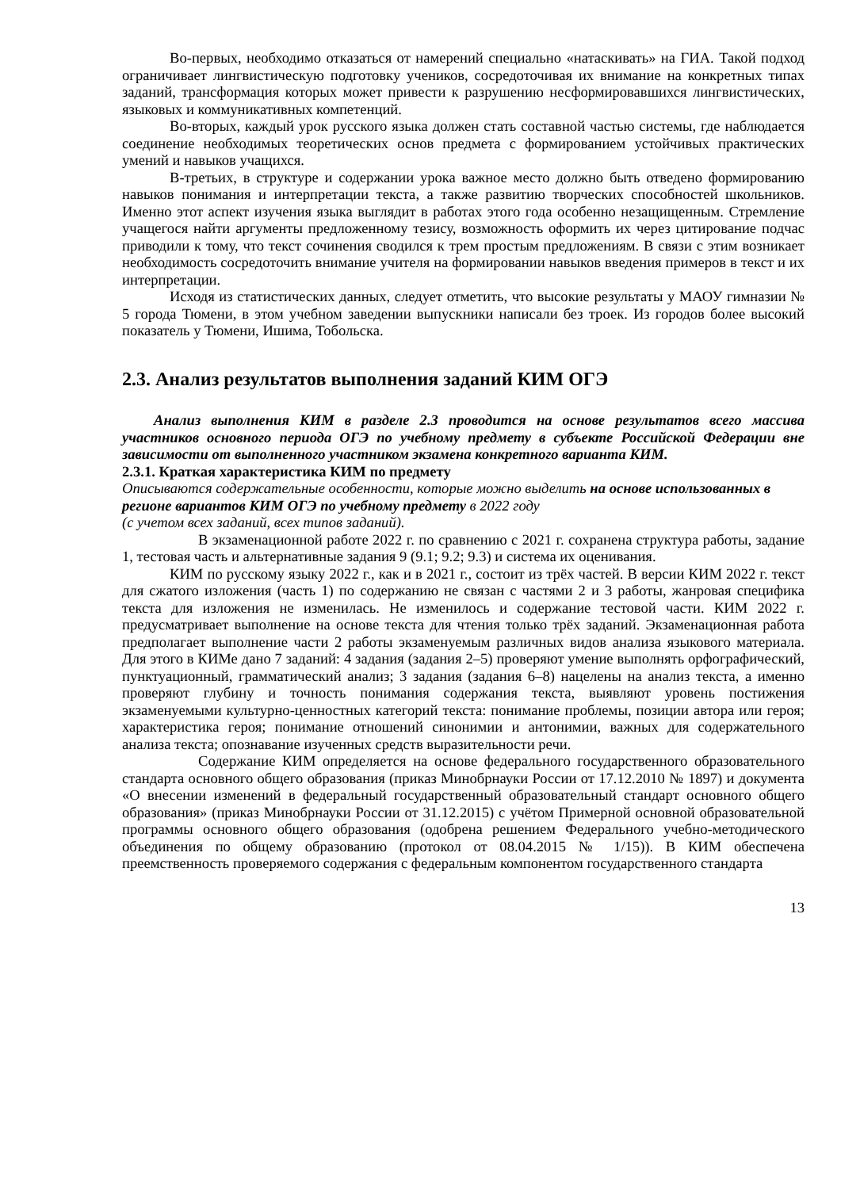Во-первых, необходимо отказаться от намерений специально «натаскивать» на ГИА. Такой подход ограничивает лингвистическую подготовку учеников, сосредоточивая их внимание на конкретных типах заданий, трансформация которых может привести к разрушению несформировавшихся лингвистических, языковых и коммуникативных компетенций.
Во-вторых, каждый урок русского языка должен стать составной частью системы, где наблюдается соединение необходимых теоретических основ предмета с формированием устойчивых практических умений и навыков учащихся.
В-третьих, в структуре и содержании урока важное место должно быть отведено формированию навыков понимания и интерпретации текста, а также развитию творческих способностей школьников. Именно этот аспект изучения языка выглядит в работах этого года особенно незащищенным. Стремление учащегося найти аргументы предложенному тезису, возможность оформить их через цитирование подчас приводили к тому, что текст сочинения сводился к трем простым предложениям. В связи с этим возникает необходимость сосредоточить внимание учителя на формировании навыков введения примеров в текст и их интерпретации.
Исходя из статистических данных, следует отметить, что высокие результаты у МАОУ гимназии № 5 города Тюмени, в этом учебном заведении выпускники написали без троек. Из городов более высокий показатель у Тюмени, Ишима, Тобольска.
2.3. Анализ результатов выполнения заданий КИМ ОГЭ
Анализ выполнения КИМ в разделе 2.3 проводится на основе результатов всего массива участников основного периода ОГЭ по учебному предмету в субъекте Российской Федерации вне зависимости от выполненного участником экзамена конкретного варианта КИМ.
2.3.1. Краткая характеристика КИМ по предмету
Описываются содержательные особенности, которые можно выделить на основе использованных в регионе вариантов КИМ ОГЭ по учебному предмету в 2022 году
(с учетом всех заданий, всех типов заданий).
В экзаменационной работе 2022 г. по сравнению с 2021 г. сохранена структура работы, задание 1, тестовая часть и альтернативные задания 9 (9.1; 9.2; 9.3) и система их оценивания.
КИМ по русскому языку 2022 г., как и в 2021 г., состоит из трёх частей. В версии КИМ 2022 г. текст для сжатого изложения (часть 1) по содержанию не связан с частями 2 и 3 работы, жанровая специфика текста для изложения не изменилась. Не изменилось и содержание тестовой части. КИМ 2022 г. предусматривает выполнение на основе текста для чтения только трёх заданий. Экзаменационная работа предполагает выполнение части 2 работы экзаменуемым различных видов анализа языкового материала. Для этого в КИМе дано 7 заданий: 4 задания (задания 2–5) проверяют умение выполнять орфографический, пунктуационный, грамматический анализ; 3 задания (задания 6–8) нацелены на анализ текста, а именно проверяют глубину и точность понимания содержания текста, выявляют уровень постижения экзаменуемыми культурно-ценностных категорий текста: понимание проблемы, позиции автора или героя; характеристика героя; понимание отношений синонимии и антонимии, важных для содержательного анализа текста; опознавание изученных средств выразительности речи.
Содержание КИМ определяется на основе федерального государственного образовательного стандарта основного общего образования (приказ Минобрнауки России от 17.12.2010 № 1897) и документа «О внесении изменений в федеральный государственный образовательный стандарт основного общего образования» (приказ Минобрнауки России от 31.12.2015) с учётом Примерной основной образовательной программы основного общего образования (одобрена решением Федерального учебно-методического объединения по общему образованию (протокол от 08.04.2015 № 1/15)). В КИМ обеспечена преемственность проверяемого содержания с федеральным компонентом государственного стандарта
13